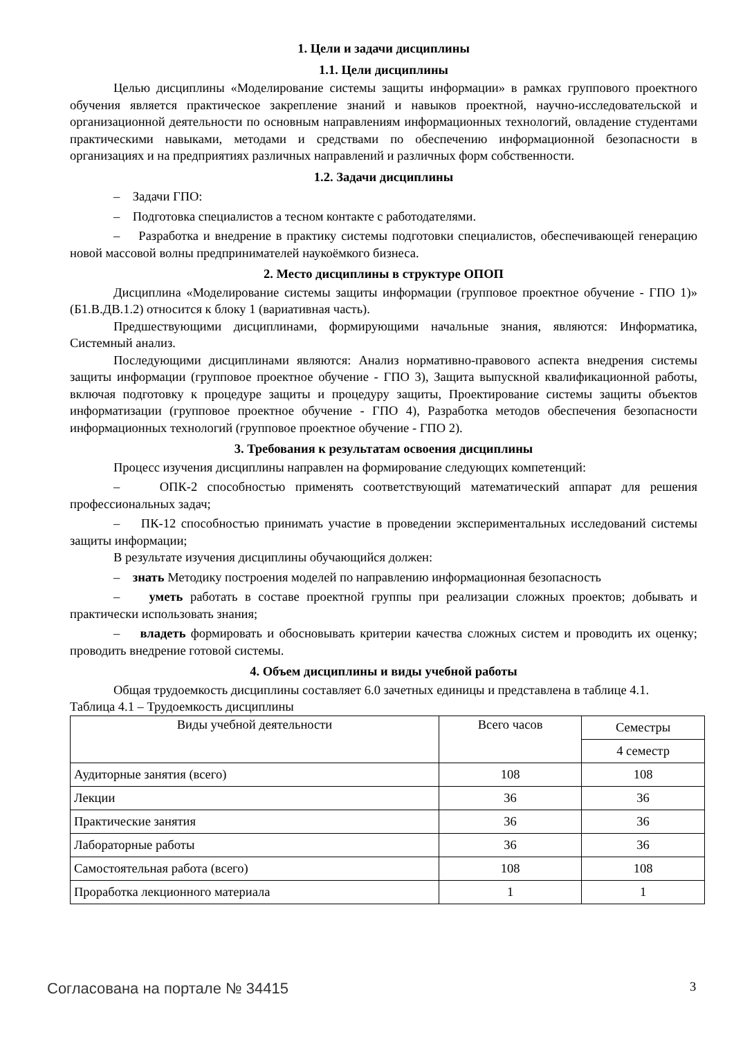1. Цели и задачи дисциплины
1.1. Цели дисциплины
Целью дисциплины «Моделирование системы защиты информации» в рамках группового проектного обучения является практическое закрепление знаний и навыков проектной, научно-исследовательской и организационной деятельности по основным направлениям информационных технологий, овладение студентами практическими навыками, методами и средствами по обеспечению информационной безопасности в организациях и на предприятиях различных направлений и различных форм собственности.
1.2. Задачи дисциплины
– Задачи ГПО:
– Подготовка специалистов а тесном контакте с работодателями.
– Разработка и внедрение в практику системы подготовки специалистов, обеспечивающей генерацию новой массовой волны предпринимателей наукоёмкого бизнеса.
2. Место дисциплины в структуре ОПОП
Дисциплина «Моделирование системы защиты информации (групповое проектное обучение - ГПО 1)» (Б1.В.ДВ.1.2) относится к блоку 1 (вариативная часть).
Предшествующими дисциплинами, формирующими начальные знания, являются: Информатика, Системный анализ.
Последующими дисциплинами являются: Анализ нормативно-правового аспекта внедрения системы защиты информации (групповое проектное обучение - ГПО 3), Защита выпускной квалификационной работы, включая подготовку к процедуре защиты и процедуру защиты, Проектирование системы защиты объектов информатизации (групповое проектное обучение - ГПО 4), Разработка методов обеспечения безопасности информационных технологий (групповое проектное обучение - ГПО 2).
3. Требования к результатам освоения дисциплины
Процесс изучения дисциплины направлен на формирование следующих компетенций:
– ОПК-2 способностью применять соответствующий математический аппарат для решения профессиональных задач;
– ПК-12 способностью принимать участие в проведении экспериментальных исследований системы защиты информации;
В результате изучения дисциплины обучающийся должен:
– знать Методику построения моделей по направлению информационная безопасность
– уметь работать в составе проектной группы при реализации сложных проектов; добывать и практически использовать знания;
– владеть формировать и обосновывать критерии качества сложных систем и проводить их оценку; проводить внедрение готовой системы.
4. Объем дисциплины и виды учебной работы
Общая трудоемкость дисциплины составляет 6.0 зачетных единицы и представлена в таблице 4.1.
Таблица 4.1 – Трудоемкость дисциплины
| Виды учебной деятельности | Всего часов | Семестры |
| --- | --- | --- |
| | | 4 семестр |
| Аудиторные занятия (всего) | 108 | 108 |
| Лекции | 36 | 36 |
| Практические занятия | 36 | 36 |
| Лабораторные работы | 36 | 36 |
| Самостоятельная работа (всего) | 108 | 108 |
| Проработка лекционного материала | 1 | 1 |
Согласована на портале № 34415 3